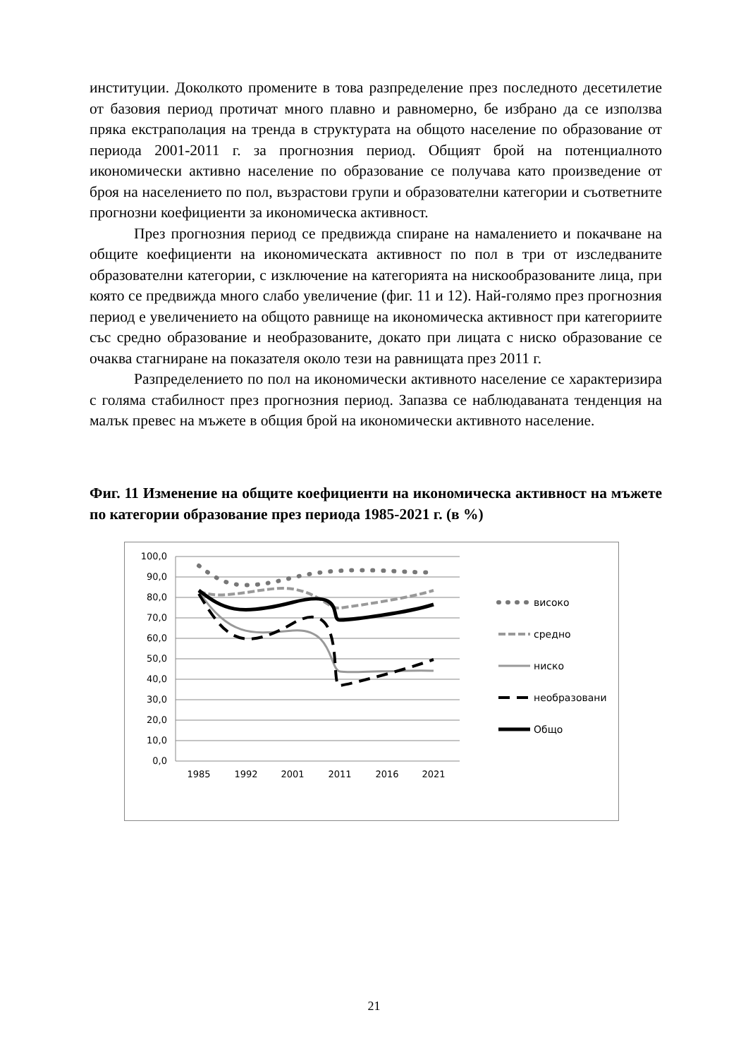институции. Доколкото промените в това разпределение през последното десетилетие от базовия период протичат много плавно и равномерно, бе избрано да се използва пряка екстраполация на тренда в структурата на общото население по образование от периода 2001-2011 г. за прогнозния период. Общият брой на потенциалното икономически активно население по образование се получава като произведение от броя на населението по пол, възрастови групи и образователни категории и съответните прогнозни коефициенти за икономическа активност.
През прогнозния период се предвижда спиране на намалението и покачване на общите коефициенти на икономическата активност по пол в три от изследваните образователни категории, с изключение на категорията на нискообразованите лица, при която се предвижда много слабо увеличение (фиг. 11 и 12). Най-голямо през прогнозния период е увеличението на общото равнище на икономическа активност при категориите със средно образование и необразованите, докато при лицата с ниско образование се очаква стагниране на показателя около тези на равнищата през 2011 г.
Разпределението по пол на икономически активното население се характеризира с голяма стабилност през прогнозния период. Запазва се наблюдаваната тенденция на малък превес на мъжете в общия брой на икономически активното население.
Фиг. 11 Изменение на общите коефициенти на икономическа активност на мъжете по категории образование през периода 1985-2021 г. (в %)
100,0
90,0
80,0
70,0
60,0
50,0
40,0
30,0
20,0
10,0
0,0
1985
1992
2001
2011
2016
2021
високо
средно
ниско
необразовани
Общо
21